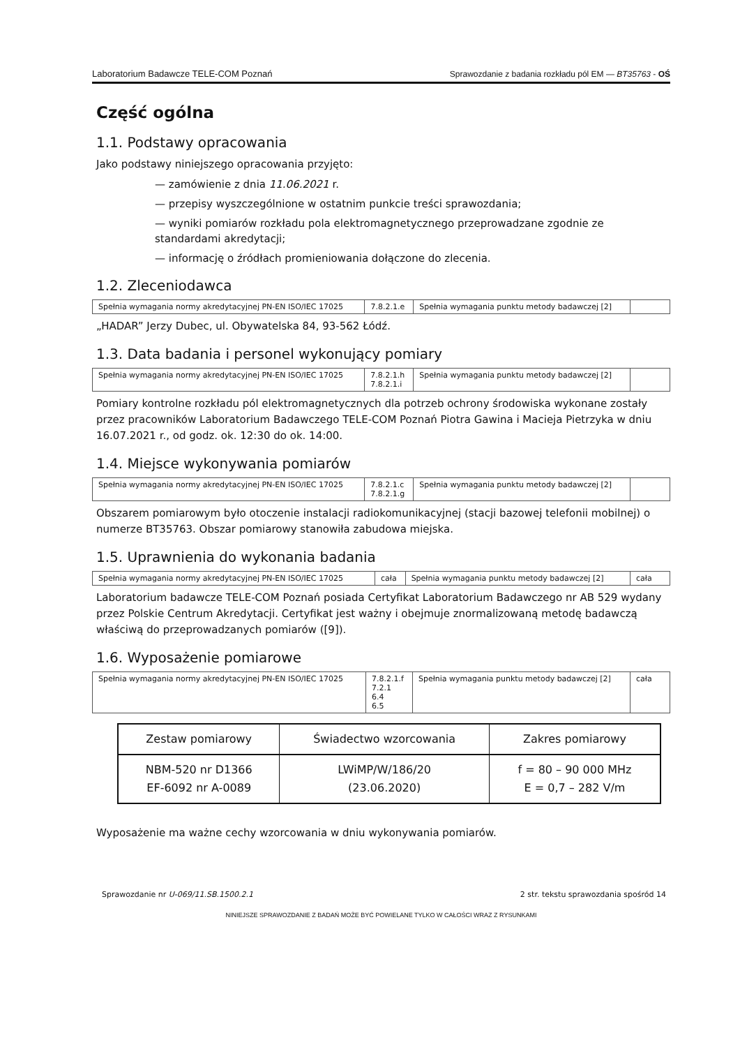Laboratorium Badawcze TELE-COM Poznań Sprawozdanie z badania rozkładu pól EM — BT35763 - OŚ
Część ogólna
1.1. Podstawy opracowania
Jako podstawy niniejszego opracowania przyjęto:
— zamówienie z dnia 11.06.2021 r.
— przepisy wyszczególnione w ostatnim punkcie treści sprawozdania;
— wyniki pomiarów rozkładu pola elektromagnetycznego przeprowadzane zgodnie ze standardami akredytacji;
— informację o źródłach promieniowania dołączone do zlecenia.
1.2. Zleceniodawca
| Spełnia wymagania normy akredytacyjnej PN-EN ISO/IEC 17025 | 7.8.2.1.e | Spełnia wymagania punktu metody badawczej [2] | |
„HADAR” Jerzy Dubec, ul. Obywatelska 84, 93-562 Łódź.
1.3. Data badania i personel wykonujący pomiary
| Spełnia wymagania normy akredytacyjnej PN-EN ISO/IEC 17025 | 7.8.2.1.h 7.8.2.1.i | Spełnia wymagania punktu metody badawczej [2] | |
Pomiary kontrolne rozkładu pól elektromagnetycznych dla potrzeb ochrony środowiska wykonane zostały przez pracowników Laboratorium Badawczego TELE-COM Poznań Piotra Gawina i Macieja Pietrzyka w dniu 16.07.2021 r., od godz. ok. 12:30 do ok. 14:00.
1.4. Miejsce wykonywania pomiarów
| Spełnia wymagania normy akredytacyjnej PN-EN ISO/IEC 17025 | 7.8.2.1.c 7.8.2.1.g | Spełnia wymagania punktu metody badawczej [2] | |
Obszarem pomiarowym było otoczenie instalacji radiokomunikacyjnej (stacji bazowej telefonii mobilnej) o numerze BT35763. Obszar pomiarowy stanowiła zabudowa miejska.
1.5. Uprawnienia do wykonania badania
| Spełnia wymagania normy akredytacyjnej PN-EN ISO/IEC 17025 | cała | Spełnia wymagania punktu metody badawczej [2] | cała |
Laboratorium badawcze TELE-COM Poznań posiada Certyfikat Laboratorium Badawczego nr AB 529 wydany przez Polskie Centrum Akredytacji. Certyfikat jest ważny i obejmuje znormalizowaną metodę badawczą właściwą do przeprowadzanych pomiarów ([9]).
1.6. Wyposażenie pomiarowe
| Spełnia wymagania normy akredytacyjnej PN-EN ISO/IEC 17025 | 7.8.2.1.f 7.2.1 6.4 6.5 | Spełnia wymagania punktu metody badawczej [2] | cała |
| Zestaw pomiarowy | Świadectwo wzorcowania | Zakres pomiarowy |
| --- | --- | --- |
| NBM-520 nr D1366 EF-6092 nr A-0089 | LWiMP/W/186/20 (23.06.2020) | f = 80 – 90 000 MHz E = 0,7 – 282 V/m |
Wyposażenie ma ważne cechy wzorcowania w dniu wykonywania pomiarów.
Sprawozdanie nr U-069/11.SB.1500.2.1 2 str. tekstu sprawozdania spośród 14
NINIEJSZE SPRAWOZDANIE Z BADAŃ MOŻE BYĆ POWIELANE TYLKO W CAŁOŚCI WRAZ Z RYSUNKAMI